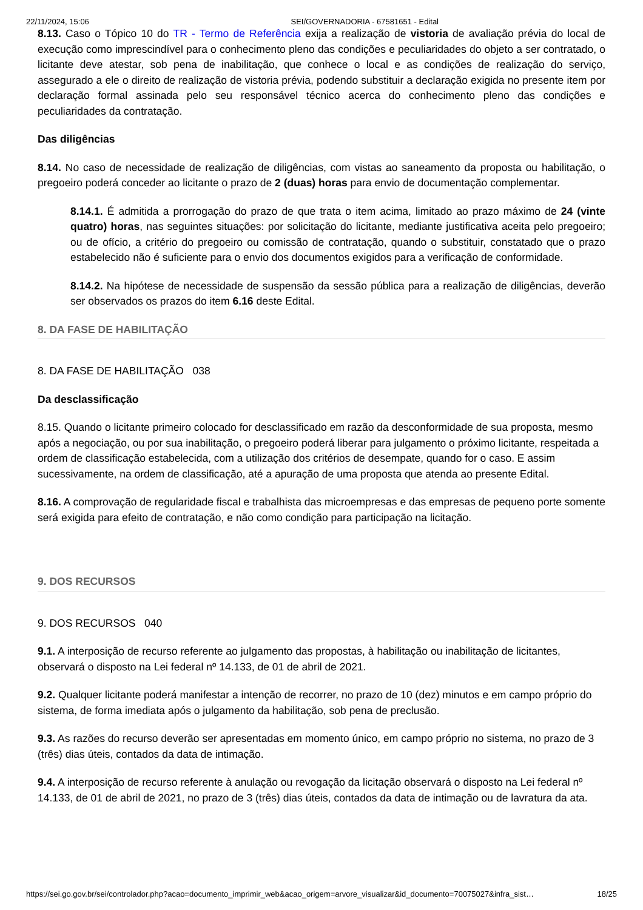22/11/2024, 15:06 SEI/GOVERNADORIA - 67581651 - Edital
8.13. Caso o Tópico 10 do TR - Termo de Referência exija a realização de vistoria de avaliação prévia do local de execução como imprescindível para o conhecimento pleno das condições e peculiaridades do objeto a ser contratado, o licitante deve atestar, sob pena de inabilitação, que conhece o local e as condições de realização do serviço, assegurado a ele o direito de realização de vistoria prévia, podendo substituir a declaração exigida no presente item por declaração formal assinada pelo seu responsável técnico acerca do conhecimento pleno das condições e peculiaridades da contratação.
Das diligências
8.14. No caso de necessidade de realização de diligências, com vistas ao saneamento da proposta ou habilitação, o pregoeiro poderá conceder ao licitante o prazo de 2 (duas) horas para envio de documentação complementar.
8.14.1. É admitida a prorrogação do prazo de que trata o item acima, limitado ao prazo máximo de 24 (vinte quatro) horas, nas seguintes situações: por solicitação do licitante, mediante justificativa aceita pelo pregoeiro; ou de ofício, a critério do pregoeiro ou comissão de contratação, quando o substituir, constatado que o prazo estabelecido não é suficiente para o envio dos documentos exigidos para a verificação de conformidade.
8.14.2. Na hipótese de necessidade de suspensão da sessão pública para a realização de diligências, deverão ser observados os prazos do item 6.16 deste Edital.
8. DA FASE DE HABILITAÇÃO
8. DA FASE DE HABILITAÇÃO 038
Da desclassificação
8.15. Quando o licitante primeiro colocado for desclassificado em razão da desconformidade de sua proposta, mesmo após a negociação, ou por sua inabilitação, o pregoeiro poderá liberar para julgamento o próximo licitante, respeitada a ordem de classificação estabelecida, com a utilização dos critérios de desempate, quando for o caso. E assim sucessivamente, na ordem de classificação, até a apuração de uma proposta que atenda ao presente Edital.
8.16. A comprovação de regularidade fiscal e trabalhista das microempresas e das empresas de pequeno porte somente será exigida para efeito de contratação, e não como condição para participação na licitação.
9. DOS RECURSOS
9. DOS RECURSOS 040
9.1. A interposição de recurso referente ao julgamento das propostas, à habilitação ou inabilitação de licitantes, observará o disposto na Lei federal nº 14.133, de 01 de abril de 2021.
9.2. Qualquer licitante poderá manifestar a intenção de recorrer, no prazo de 10 (dez) minutos e em campo próprio do sistema, de forma imediata após o julgamento da habilitação, sob pena de preclusão.
9.3. As razões do recurso deverão ser apresentadas em momento único, em campo próprio no sistema, no prazo de 3 (três) dias úteis, contados da data de intimação.
9.4. A interposição de recurso referente à anulação ou revogação da licitação observará o disposto na Lei federal nº 14.133, de 01 de abril de 2021, no prazo de 3 (três) dias úteis, contados da data de intimação ou de lavratura da ata.
https://sei.go.gov.br/sei/controlador.php?acao=documento_imprimir_web&acao_origem=arvore_visualizar&id_documento=70075027&infra_sist… 18/25